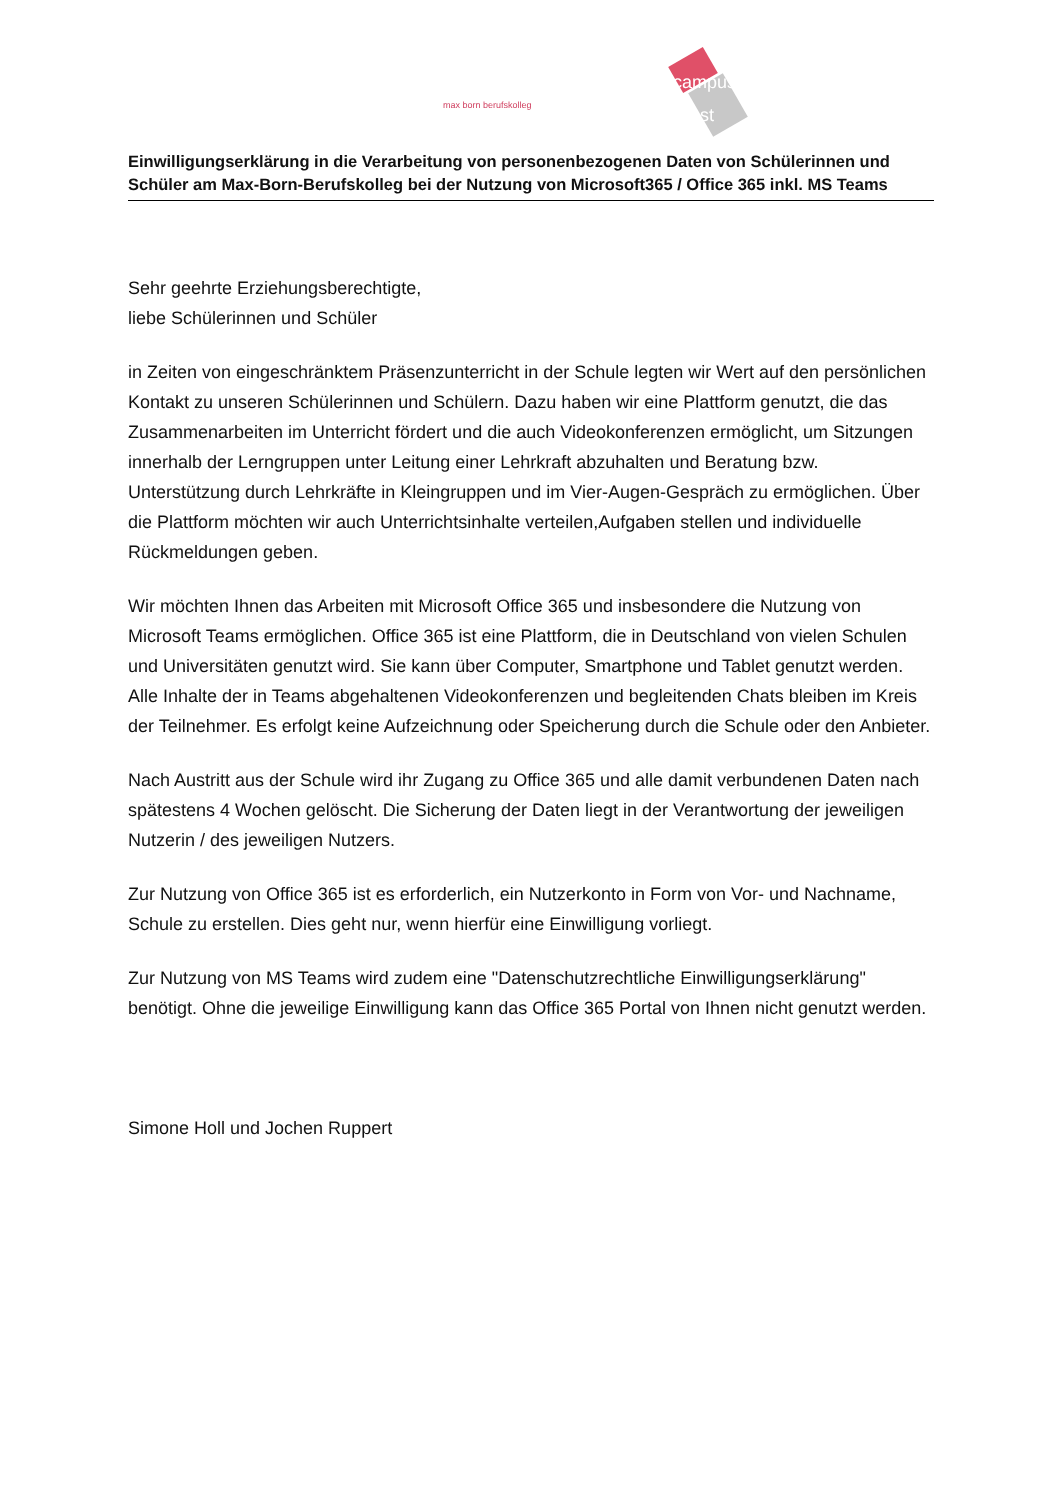campus
vest
max born berufskolleg
Einwilligungserklärung in die Verarbeitung von personenbezogenen Daten von Schülerinnen und Schüler am Max-Born-Berufskolleg bei der Nutzung von Microsoft365 / Office 365 inkl. MS Teams
Sehr geehrte Erziehungsberechtigte,
liebe Schülerinnen und Schüler
in Zeiten von eingeschränktem Präsenzunterricht in der Schule legten wir Wert auf den persönlichen Kontakt zu unseren Schülerinnen und Schülern. Dazu haben wir eine Plattform genutzt, die das Zusammenarbeiten im Unterricht fördert und die auch Videokonferenzen ermöglicht, um Sitzungen innerhalb der Lerngruppen unter Leitung einer Lehrkraft abzuhalten und Beratung bzw. Unterstützung durch Lehrkräfte in Kleingruppen und im Vier-Augen-Gespräch zu ermöglichen. Über die Plattform möchten wir auch Unterrichtsinhalte verteilen,Aufgaben stellen und individuelle Rückmeldungen geben.
Wir möchten Ihnen das Arbeiten mit Microsoft Office 365 und insbesondere die Nutzung von Microsoft Teams ermöglichen. Office 365 ist eine Plattform, die in Deutschland von vielen Schulen und Universitäten genutzt wird. Sie kann über Computer, Smartphone und Tablet genutzt werden. Alle Inhalte der in Teams abgehaltenen Videokonferenzen und begleitenden Chats bleiben im Kreis der Teilnehmer. Es erfolgt keine Aufzeichnung oder Speicherung durch die Schule oder den Anbieter.
Nach Austritt aus der Schule wird ihr Zugang zu Office 365 und alle damit verbundenen Daten nach spätestens 4 Wochen gelöscht. Die Sicherung der Daten liegt in der Verantwortung der jeweiligen Nutzerin / des jeweiligen Nutzers.
Zur Nutzung von Office 365 ist es erforderlich, ein Nutzerkonto in Form von Vor- und Nachname, Schule zu erstellen. Dies geht nur, wenn hierfür eine Einwilligung vorliegt.
Zur Nutzung von MS Teams wird zudem eine "Datenschutzrechtliche Einwilligungserklärung" benötigt. Ohne die jeweilige Einwilligung kann das Office 365 Portal von Ihnen nicht genutzt werden.
Simone Holl und Jochen Ruppert